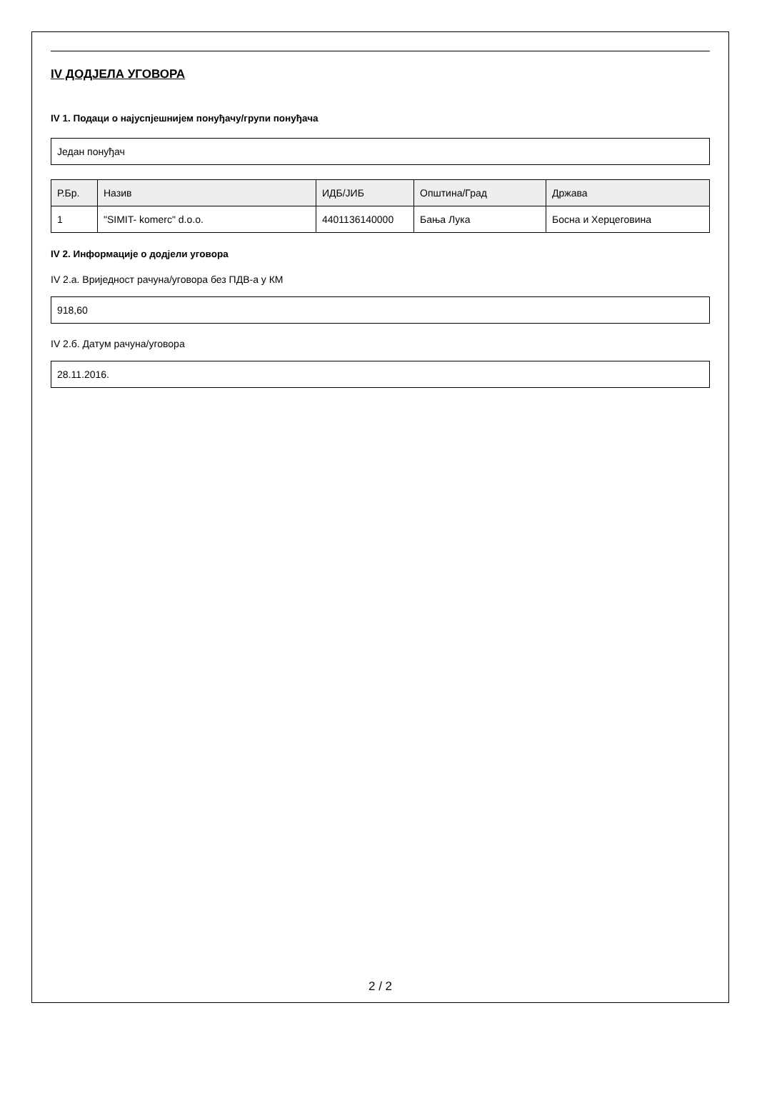IV ДОДЈЕЛА УГОВОРА
IV 1. Подаци о најуспјешнијем понуђачу/групи понуђача
Један понуђач
| Р.Бр. | Назив | ИДБ/ЈИБ | Општина/Град | Држава |
| --- | --- | --- | --- | --- |
| 1 | "SIMIT- komerc" d.o.o. | 4401136140000 | Бања Лука | Босна и Херцеговина |
IV 2. Информације о додјели уговора
IV 2.а. Вриједност рачуна/уговора без ПДВ-а у КМ
918,60
IV 2.б. Датум рачуна/уговора
28.11.2016.
2 / 2